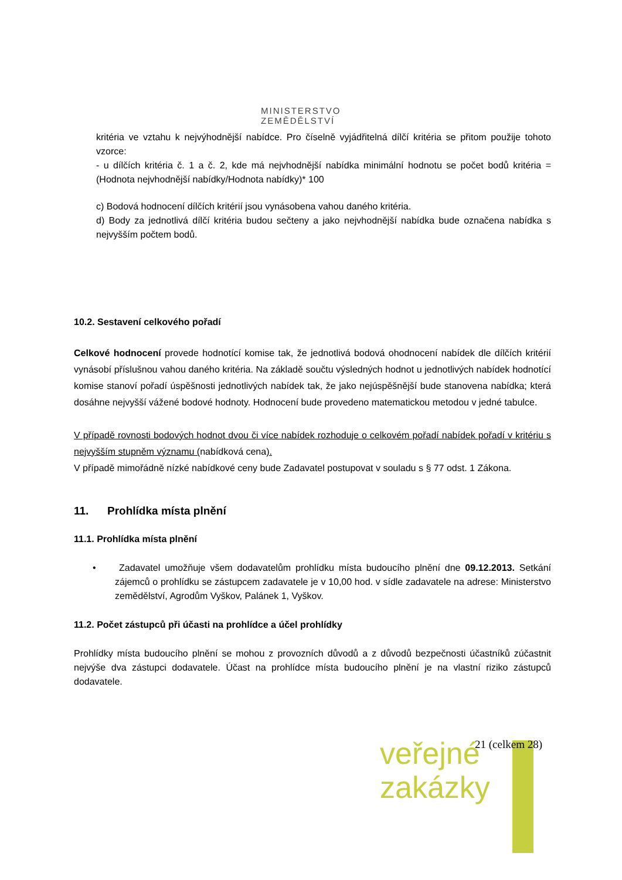MINISTERSTVO ZEMĚDĚLSTVÍ
kritéria ve vztahu k nejvýhodnější nabídce. Pro číselně vyjádřitelná dílčí kritéria se přitom použije tohoto vzorce:
- u dílčích kritéria č. 1 a č. 2, kde má nejvhodnější nabídka minimální hodnotu se počet bodů kritéria = (Hodnota nejvhodnější nabídky/Hodnota nabídky)* 100
c) Bodová hodnocení dílčích kritérií jsou vynásobena vahou daného kritéria.
d) Body za jednotlivá dílčí kritéria budou sečteny a jako nejvhodnější nabídka bude označena nabídka s nejvyšším počtem bodů.
10.2. Sestavení celkového pořadí
Celkové hodnocení provede hodnotící komise tak, že jednotlivá bodová ohodnocení nabídek dle dílčích kritérií vynásobí příslušnou vahou daného kritéria. Na základě součtu výsledných hodnot u jednotlivých nabídek hodnotící komise stanoví pořadí úspěšnosti jednotlivých nabídek tak, že jako nejúspěšnější bude stanovena nabídka; která dosáhne nejvyšší vážené bodové hodnoty. Hodnocení bude provedeno matematickou metodou v jedné tabulce.
V případě rovnosti bodových hodnot dvou či více nabídek rozhoduje o celkovém pořadí nabídek pořadí v kritériu s nejvyšším stupněm významu (nabídková cena).
V případě mimořádně nízké nabídkové ceny bude Zadavatel postupovat v souladu s § 77 odst. 1 Zákona.
11. Prohlídka místa plnění
11.1. Prohlídka místa plnění
• Zadavatel umožňuje všem dodavatelům prohlídku místa budoucího plnění dne 09.12.2013. Setkání zájemců o prohlídku se zástupcem zadavatele je v 10,00 hod. v sídle zadavatele na adrese: Ministerstvo zemědělství, Agrodům Vyškov, Palánek 1, Vyškov.
11.2. Počet zástupců při účasti na prohlídce a účel prohlídky
Prohlídky místa budoucího plnění se mohou z provozních důvodů a z důvodů bezpečnosti účastníků zúčastnit nejvýše dva zástupci dodavatele. Účast na prohlídce místa budoucího plnění je na vlastní riziko zástupců dodavatele.
21 (celkem 28)
veřejné
zakázky